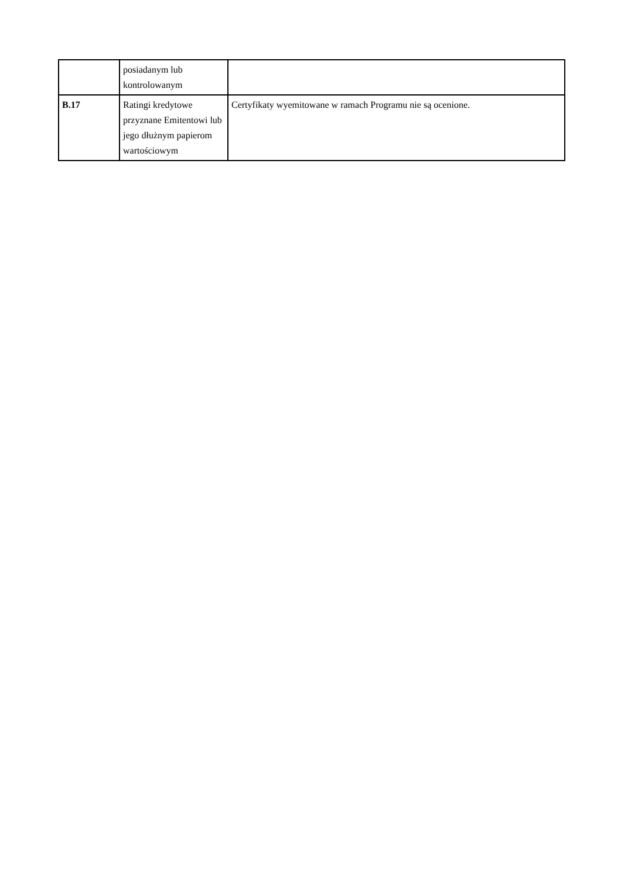| | posiadanym lub kontrolowanym | |
| B.17 | Ratingi kredytowe przyznane Emitentowi lub jego dłużnym papierom wartościowym | Certyfikaty wyemitowane w ramach Programu nie są ocenione. |